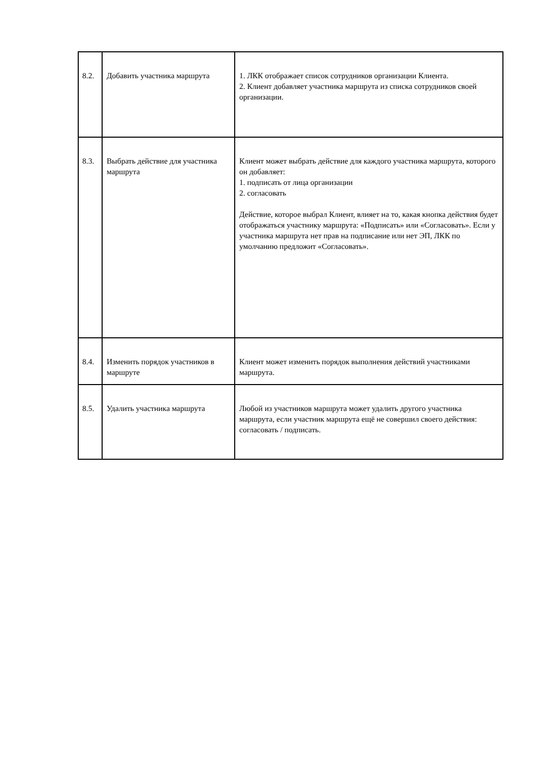| 8.2. | Добавить участника маршрута | 1. ЛКК отображает список сотрудников организации Клиента. 2. Клиент добавляет участника маршрута из списка сотрудников своей организации. |
| 8.3. | Выбрать действие для участника маршрута | Клиент может выбрать действие для каждого участника маршрута, которого он добавляет: 1. подписать от лица организации 2. согласовать Действие, которое выбрал Клиент, влияет на то, какая кнопка действия будет отображаться участнику маршрута: «Подписать» или «Согласовать». Если у участника маршрута нет прав на подписание или нет ЭП, ЛКК по умолчанию предложит «Согласовать». |
| 8.4. | Изменить порядок участников в маршруте | Клиент может изменить порядок выполнения действий участниками маршрута. |
| 8.5. | Удалить участника маршрута | Любой из участников маршрута может удалить другого участника маршрута, если участник маршрута ещё не совершил своего действия: согласовать / подписать. |